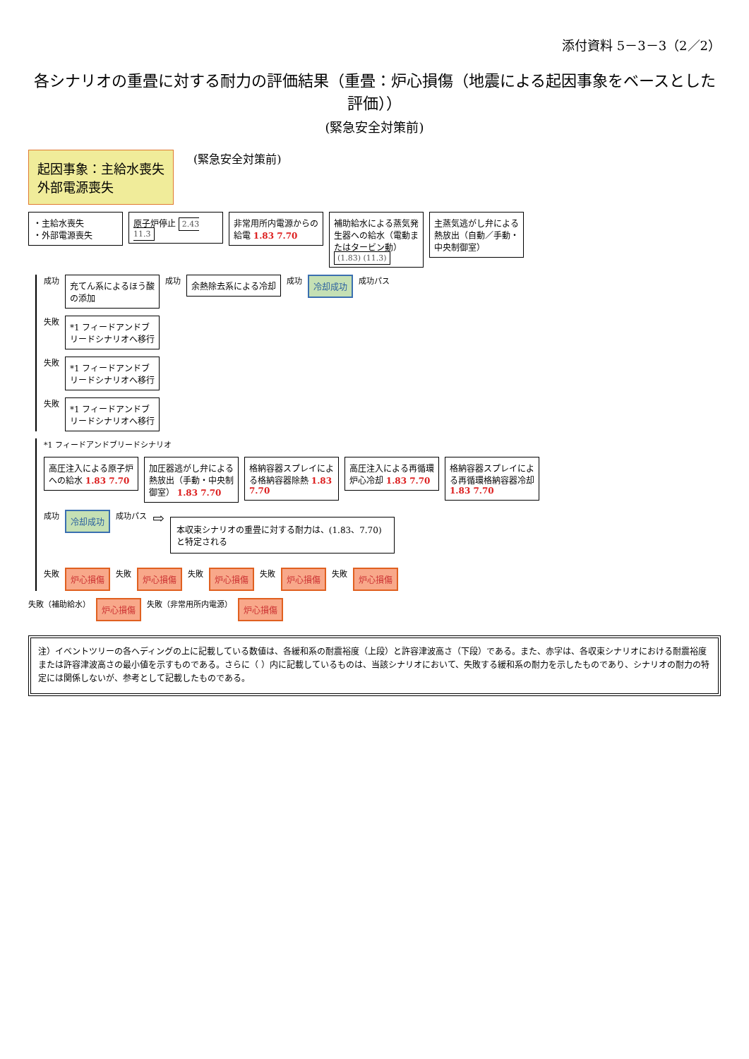添付資料 5－3－3（2／2）
各シナリオの重畳に対する耐力の評価結果（重畳：炉心損傷（地震による起因事象をベースとした評価））
(緊急安全対策前)
起因事象：主給水喪失
外部電源喪失
(緊急安全対策前)
・主給水喪失
・外部電源喪失
原子炉停止 2.43 11.3
非常用所内電源からの給電 1.83 7.70
補助給水による蒸気発生器への給水（電動またはタービン動） (1.83) (11.3)
主蒸気逃がし弁による熱放出（自動／手動・中央制御室）
成功
充てん系によるほう酸の添加
成功
余熱除去系による冷却
成功
冷却成功
成功パス
失敗
*1 フィードアンドブリードシナリオへ移行
失敗
*1 フィードアンドブリードシナリオへ移行
失敗
*1 フィードアンドブリードシナリオへ移行
*1 フィードアンドブリードシナリオ
高圧注入による原子炉への給水 1.83 7.70
加圧器逃がし弁による熱放出（手動・中央制御室） 1.83 7.70
格納容器スプレイによる格納容器除熱 1.83 7.70
高圧注入による再循環炉心冷却 1.83 7.70
格納容器スプレイによる再循環格納容器冷却 1.83 7.70
成功
冷却成功
成功パス ⇨
本収束シナリオの重畳に対する耐力は、(1.83、7.70) と特定される
失敗
炉心損傷
失敗
炉心損傷
失敗
炉心損傷
失敗
炉心損傷
失敗
炉心損傷
失敗（補助給水）
炉心損傷
失敗（非常用所内電源）
炉心損傷
注）イベントツリーの各ヘディングの上に記載している数値は、各緩和系の耐震裕度（上段）と許容津波高さ（下段）である。また、赤字は、各収束シナリオにおける耐震裕度または許容津波高さの最小値を示すものである。さらに（ ）内に記載しているものは、当該シナリオにおいて、失敗する緩和系の耐力を示したものであり、シナリオの耐力の特定には関係しないが、参考として記載したものである。